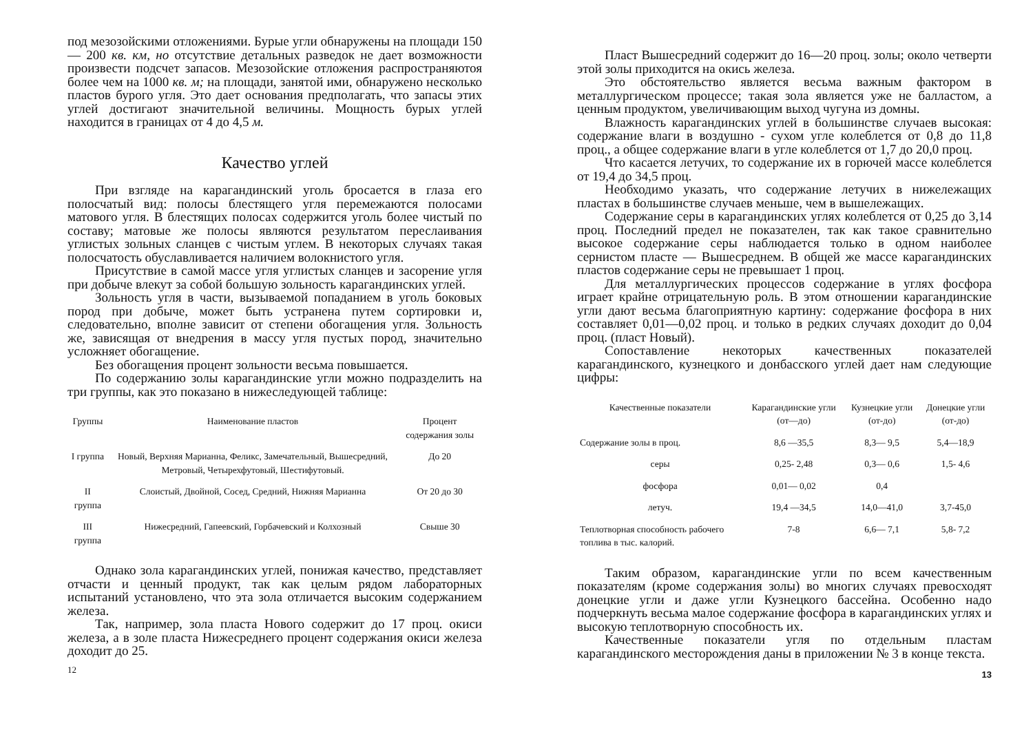под мезозойскими отложениями. Бурые угли обнаружены на площади 150— 200 кв. км, но отсутствие детальных разведок не дает возможности произвести подсчет запасов. Мезозойские отложения распространяютоя более чем на 1000 кв. м; на площади, занятой ими, обнаружено несколько пластов бурого угля. Это дает основания предполагать, что запасы этих углей достигают значительной величины. Мощность бурых углей находится в границах от 4 до 4,5 м.
Качество углей
При взгляде на карагандинский уголь бросается в глаза его полосчатый вид: полосы блестящего угля перемежаются полосами матового угля. В блестящих полосах содержится уголь более чистый по составу; матовые же полосы являются результатом переслаивания углистых зольных сланцев с чистым углем. В некоторых случаях такая полосчатость обуславливается наличием волокнистого угля.
Присутствие в самой массе угля углистых сланцев и засорение угля при добыче влекут за собой большую зольность карагандинских углей.
Зольность угля в части, вызываемой попаданием в уголь боковых пород при добыче, может быть устранена путем сортировки и, следовательно, вполне зависит от степени обогащения угля. Зольность же, зависящая от внедрения в массу угля пустых пород, значительно усложняет обогащение.
Без обогащения процент зольности весьма повышается.
По содержанию золы карагандинские угли можно подразделить на три группы, как это показано в нижеследующей таблице:
| Группы | Наименование пластов | Процент содержания золы |
| --- | --- | --- |
| I группа | Новый, Верхняя Марианна, Феликс, Замечательный, Вышесредний, Метровый, Четырехфутовый, Шестифутовый. | До 20 |
| II группа | Слоистый, Двойной, Сосед, Средний, Нижняя Марианна | От 20 до 30 |
| III группа | Нижесредний, Гапеевский, Горбачевский и Колхозный | Свыше 30 |
Однако зола карагандинских углей, понижая качество, представляет отчасти и ценный продукт, так как целым рядом лабораторных испытаний установлено, что эта зола отличается высоким содержанием железа.
Так, например, зола пласта Нового содержит до 17 проц. окиси железа, а в золе пласта Нижесреднего процент содержания окиси железа доходит до 25.
12
Пласт Вышесредний содержит до 16—20 проц. золы; около четверти этой золы приходится на окись железа.
Это обстоятельство является весьма важным фактором в металлургическом процессе; такая зола является уже не балластом, а ценным продуктом, увеличивающим выход чугуна из домны.
Влажность карагандинских углей в большинстве случаев высокая: содержание влаги в воздушно - сухом угле колеблется от 0,8 до 11,8 проц., а общее содержание влаги в угле колеблется от 1,7 до 20,0 проц.
Что касается летучих, то содержание их в горючей массе колеблется от 19,4 до 34,5 проц.
Необходимо указать, что содержание летучих в нижележащих пластах в большинстве случаев меньше, чем в вышележащих.
Содержание серы в карагандинских углях колеблется от 0,25 до 3,14 проц. Последний предел не показателен, так как такое сравнительно высокое содержание серы наблюдается только в одном наиболее сернистом пласте — Вышесреднем. В общей же массе карагандинских пластов содержание серы не превышает 1 проц.
Для металлургических процессов содержание в углях фосфора играет крайне отрицательную роль. В этом отношении карагандинские угли дают весьма благоприятную картину: содержание фосфора в них составляет 0,01—0,02 проц. и только в редких случаях доходит до 0,04 проц. (пласт Новый).
Сопоставление некоторых качественных показателей карагандинского, кузнецкого и донбасского углей дает нам следующие цифры:
| Качественные показатели | Карагандинские угли (от—до) | Кузнецкие угли (от-до) | Донецкие угли (от-до) |
| --- | --- | --- | --- |
| Содержание золы в проц. | 8,6 —35,5 | 8,3— 9,5 | 5,4—18,9 |
| серы | 0,25- 2,48 | 0,3— 0,6 | 1,5- 4,6 |
| фосфора | 0,01— 0,02 | 0,4 | |
| летуч. | 19,4 —34,5 | 14,0—41,0 | 3,7-45,0 |
| Теплотворная способность рабочего топлива в тыс. калорий. | 7-8 | 6,6— 7,1 | 5,8- 7,2 |
Таким образом, карагандинские угли по всем качественным показателям (кроме содержания золы) во многих случаях превосходят донецкие угли и даже угли Кузнецкого бассейна. Особенно надо подчеркнуть весьма малое содержание фосфора в карагандинских углях и высокую теплотворную способность их.
Качественные показатели угля по отдельным пластам карагандинского месторождения даны в приложении № 3 в конце текста.
13